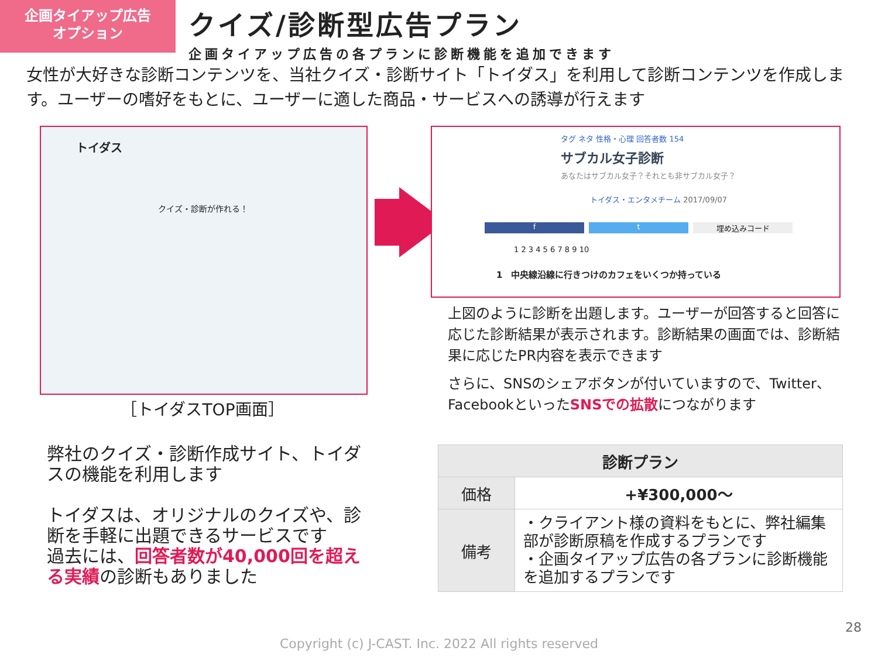企画タイアップ広告
オプション
クイズ/診断型広告プラン
企画タイアップ広告の各プランに診断機能を追加できます
女性が大好きな診断コンテンツを、当社クイズ・診断サイト「トイダス」を利用して診断コンテンツを作成します。ユーザーの嗜好をもとに、ユーザーに適した商品・サービスへの誘導が行えます
トイダス
クイズ・診断が作れる！
［トイダスTOP画面］
タグ ネタ 性格・心理 回答者数 154
サブカル女子診断
あなたはサブカル女子？それとも非サブカル女子？
トイダス・エンタメチーム 2017/09/07
f t 埋め込みコード
1 2 3 4 5 6 7 8 9 10
1　中央線沿線に行きつけのカフェをいくつか持っている
上図のように診断を出題します。ユーザーが回答すると回答に応じた診断結果が表示されます。診断結果の画面では、診断結果に応じたPR内容を表示できます
さらに、SNSのシェアボタンが付いていますので、Twitter、FacebookといったSNSでの拡散につながります
弊社のクイズ・診断作成サイト、トイダスの機能を利用します
トイダスは、オリジナルのクイズや、診断を手軽に出題できるサービスです
過去には、回答者数が40,000回を超える実績の診断もありました
| 診断プラン | |
| --- | --- |
| 価格 | +¥300,000～ |
| 備考 | ・クライアント様の資料をもとに、弊社編集部が診断原稿を作成するプランです ・企画タイアップ広告の各プランに診断機能を追加するプランです |
28
Copyright (c) J-CAST. Inc. 2022 All rights reserved